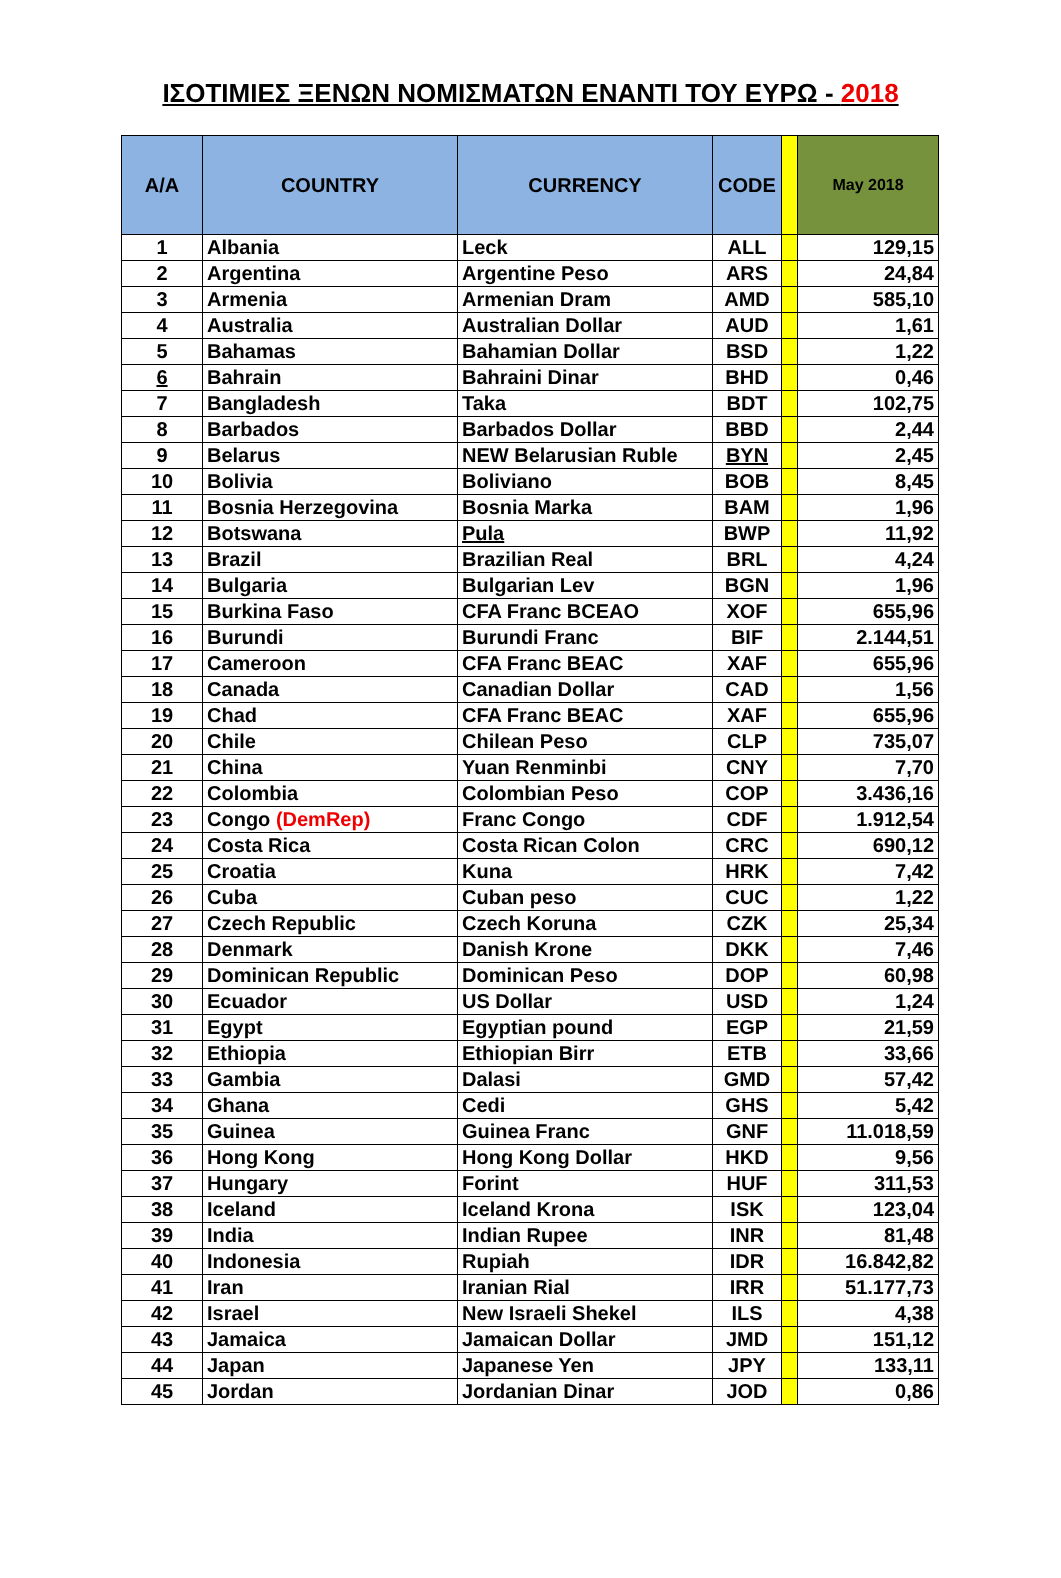ΙΣΟΤΙΜΙΕΣ ΞΕΝΩΝ ΝΟΜΙΣΜΑΤΩΝ ΕΝΑΝΤΙ ΤΟΥ ΕΥΡΩ - 2018
| A/A | COUNTRY | CURRENCY | CODE | | May 2018 |
| --- | --- | --- | --- | --- | --- |
| 1 | Albania | Leck | ALL | | 129,15 |
| 2 | Argentina | Argentine Peso | ARS | | 24,84 |
| 3 | Armenia | Armenian Dram | AMD | | 585,10 |
| 4 | Australia | Australian Dollar | AUD | | 1,61 |
| 5 | Bahamas | Bahamian Dollar | BSD | | 1,22 |
| 6 | Bahrain | Bahraini Dinar | BHD | | 0,46 |
| 7 | Bangladesh | Taka | BDT | | 102,75 |
| 8 | Barbados | Barbados Dollar | BBD | | 2,44 |
| 9 | Belarus | NEW Belarusian Ruble | BYN | | 2,45 |
| 10 | Bolivia | Boliviano | BOB | | 8,45 |
| 11 | Bosnia Herzegovina | Bosnia Marka | BAM | | 1,96 |
| 12 | Botswana | Pula | BWP | | 11,92 |
| 13 | Brazil | Brazilian Real | BRL | | 4,24 |
| 14 | Bulgaria | Bulgarian Lev | BGN | | 1,96 |
| 15 | Burkina Faso | CFA Franc BCEAO | XOF | | 655,96 |
| 16 | Burundi | Burundi Franc | BIF | | 2.144,51 |
| 17 | Cameroon | CFA Franc BEAC | XAF | | 655,96 |
| 18 | Canada | Canadian Dollar | CAD | | 1,56 |
| 19 | Chad | CFA Franc BEAC | XAF | | 655,96 |
| 20 | Chile | Chilean Peso | CLP | | 735,07 |
| 21 | China | Yuan Renminbi | CNY | | 7,70 |
| 22 | Colombia | Colombian Peso | COP | | 3.436,16 |
| 23 | Congo (DemRep) | Franc Congo | CDF | | 1.912,54 |
| 24 | Costa Rica | Costa Rican Colon | CRC | | 690,12 |
| 25 | Croatia | Kuna | HRK | | 7,42 |
| 26 | Cuba | Cuban peso | CUC | | 1,22 |
| 27 | Czech Republic | Czech Koruna | CZK | | 25,34 |
| 28 | Denmark | Danish Krone | DKK | | 7,46 |
| 29 | Dominican Republic | Dominican Peso | DOP | | 60,98 |
| 30 | Ecuador | US Dollar | USD | | 1,24 |
| 31 | Egypt | Egyptian pound | EGP | | 21,59 |
| 32 | Ethiopia | Ethiopian Birr | ETB | | 33,66 |
| 33 | Gambia | Dalasi | GMD | | 57,42 |
| 34 | Ghana | Cedi | GHS | | 5,42 |
| 35 | Guinea | Guinea Franc | GNF | | 11.018,59 |
| 36 | Hong Kong | Hong Kong Dollar | HKD | | 9,56 |
| 37 | Hungary | Forint | HUF | | 311,53 |
| 38 | Iceland | Iceland Krona | ISK | | 123,04 |
| 39 | India | Indian Rupee | INR | | 81,48 |
| 40 | Indonesia | Rupiah | IDR | | 16.842,82 |
| 41 | Iran | Iranian Rial | IRR | | 51.177,73 |
| 42 | Israel | New Israeli Shekel | ILS | | 4,38 |
| 43 | Jamaica | Jamaican Dollar | JMD | | 151,12 |
| 44 | Japan | Japanese Yen | JPY | | 133,11 |
| 45 | Jordan | Jordanian Dinar | JOD | | 0,86 |